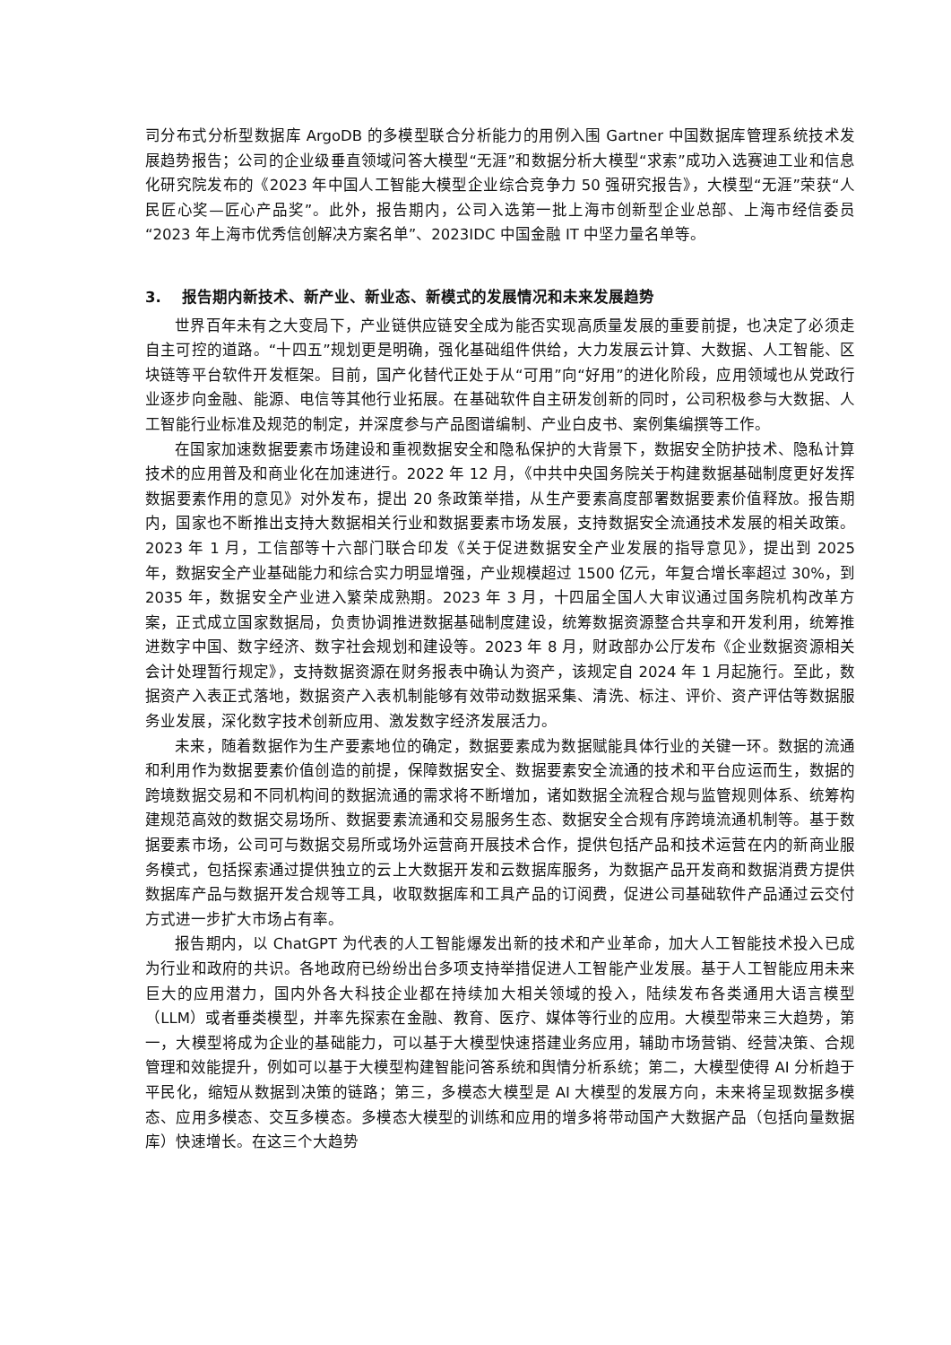司分布式分析型数据库 ArgoDB 的多模型联合分析能力的用例入围 Gartner 中国数据库管理系统技术发展趋势报告；公司的企业级垂直领域问答大模型“无涯”和数据分析大模型“求索”成功入选赛迪工业和信息化研究院发布的《2023 年中国人工智能大模型企业综合竞争力 50 强研究报告》，大模型“无涯”荣获“人民匠心奖—匠心产品奖”。此外，报告期内，公司入选第一批上海市创新型企业总部、上海市经信委员“2023 年上海市优秀信创解决方案名单”、2023IDC 中国金融 IT 中坚力量名单等。
3. 报告期内新技术、新产业、新业态、新模式的发展情况和未来发展趋势
世界百年未有之大变局下，产业链供应链安全成为能否实现高质量发展的重要前提，也决定了必须走自主可控的道路。“十四五”规划更是明确，强化基础组件供给，大力发展云计算、大数据、人工智能、区块链等平台软件开发框架。目前，国产化替代正处于从“可用”向“好用”的进化阶段，应用领域也从党政行业逐步向金融、能源、电信等其他行业拓展。在基础软件自主研发创新的同时，公司积极参与大数据、人工智能行业标准及规范的制定，并深度参与产品图谱编制、产业白皮书、案例集编撰等工作。
在国家加速数据要素市场建设和重视数据安全和隐私保护的大背景下，数据安全防护技术、隐私计算技术的应用普及和商业化在加速进行。2022 年 12 月，《中共中央国务院关于构建数据基础制度更好发挥数据要素作用的意见》对外发布，提出 20 条政策举措，从生产要素高度部署数据要素价值释放。报告期内，国家也不断推出支持大数据相关行业和数据要素市场发展，支持数据安全流通技术发展的相关政策。2023 年 1 月，工信部等十六部门联合印发《关于促进数据安全产业发展的指导意见》，提出到 2025 年，数据安全产业基础能力和综合实力明显增强，产业规模超过 1500 亿元，年复合增长率超过 30%，到 2035 年，数据安全产业进入繁荣成熟期。2023 年 3 月，十四届全国人大审议通过国务院机构改革方案，正式成立国家数据局，负责协调推进数据基础制度建设，统筹数据资源整合共享和开发利用，统筹推进数字中国、数字经济、数字社会规划和建设等。2023 年 8 月，财政部办公厅发布《企业数据资源相关会计处理暂行规定》，支持数据资源在财务报表中确认为资产，该规定自 2024 年 1 月起施行。至此，数据资产入表正式落地，数据资产入表机制能够有效带动数据采集、清洗、标注、评价、资产评估等数据服务业发展，深化数字技术创新应用、激发数字经济发展活力。
未来，随着数据作为生产要素地位的确定，数据要素成为数据赋能具体行业的关键一环。数据的流通和利用作为数据要素价值创造的前提，保障数据安全、数据要素安全流通的技术和平台应运而生，数据的跨境数据交易和不同机构间的数据流通的需求将不断增加，诸如数据全流程合规与监管规则体系、统筹构建规范高效的数据交易场所、数据要素流通和交易服务生态、数据安全合规有序跨境流通机制等。基于数据要素市场，公司可与数据交易所或场外运营商开展技术合作，提供包括产品和技术运营在内的新商业服务模式，包括探索通过提供独立的云上大数据开发和云数据库服务，为数据产品开发商和数据消费方提供数据库产品与数据开发合规等工具，收取数据库和工具产品的订阅费，促进公司基础软件产品通过云交付方式进一步扩大市场占有率。
报告期内，以 ChatGPT 为代表的人工智能爆发出新的技术和产业革命，加大人工智能技术投入已成为行业和政府的共识。各地政府已纷纷出台多项支持举措促进人工智能产业发展。基于人工智能应用未来巨大的应用潜力，国内外各大科技企业都在持续加大相关领域的投入，陆续发布各类通用大语言模型（LLM）或者垂类模型，并率先探索在金融、教育、医疗、媒体等行业的应用。大模型带来三大趋势，第一，大模型将成为企业的基础能力，可以基于大模型快速搭建业务应用，辅助市场营销、经营决策、合规管理和效能提升，例如可以基于大模型构建智能问答系统和舆情分析系统；第二，大模型使得 AI 分析趋于平民化，缩短从数据到决策的链路；第三，多模态大模型是 AI 大模型的发展方向，未来将呈现数据多模态、应用多模态、交互多模态。多模态大模型的训练和应用的增多将带动国产大数据产品（包括向量数据库）快速增长。在这三个大趋势